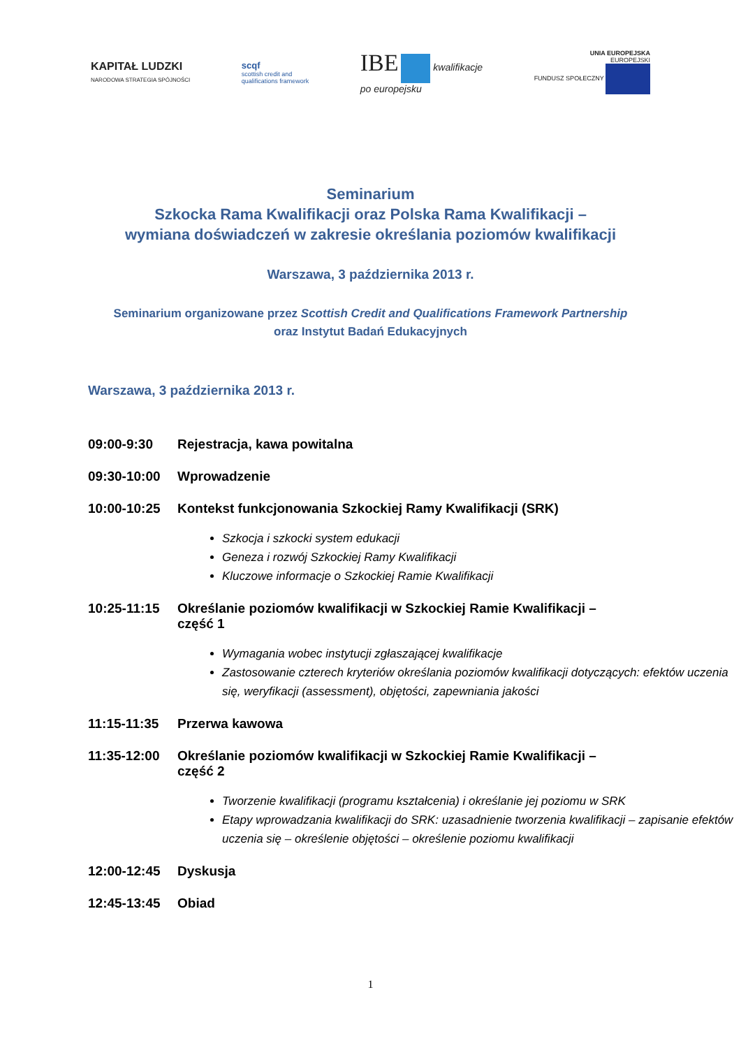KAPITAŁ LUDZKI
NARODOWA STRATEGIA SPÓJNOŚCI
scqf
scottish credit and
qualifications framework
IBE kwalifikacje
po europejsku
UNIA EUROPEJSKA
EUROPEJSKI
FUNDUSZ SPOŁECZNY
Seminarium
Szkocka Rama Kwalifikacji oraz Polska Rama Kwalifikacji –
wymiana doświadczeń w zakresie określania poziomów kwalifikacji
Warszawa, 3 października 2013 r.
Seminarium organizowane przez Scottish Credit and Qualifications Framework Partnership
oraz Instytut Badań Edukacyjnych
Warszawa, 3 października 2013 r.
09:00-9:30 Rejestracja, kawa powitalna
09:30-10:00 Wprowadzenie
10:00-10:25 Kontekst funkcjonowania Szkockiej Ramy Kwalifikacji (SRK)
Szkocja i szkocki system edukacji
Geneza i rozwój Szkockiej Ramy Kwalifikacji
Kluczowe informacje o Szkockiej Ramie Kwalifikacji
10:25-11:15 Określanie poziomów kwalifikacji w Szkockiej Ramie Kwalifikacji –
część 1
Wymagania wobec instytucji zgłaszającej kwalifikacje
Zastosowanie czterech kryteriów określania poziomów kwalifikacji dotyczących: efektów uczenia się, weryfikacji (assessment), objętości, zapewniania jakości
11:15-11:35 Przerwa kawowa
11:35-12:00 Określanie poziomów kwalifikacji w Szkockiej Ramie Kwalifikacji –
część 2
Tworzenie kwalifikacji (programu kształcenia) i określanie jej poziomu w SRK
Etapy wprowadzania kwalifikacji do SRK: uzasadnienie tworzenia kwalifikacji – zapisanie efektów uczenia się – określenie objętości – określenie poziomu kwalifikacji
12:00-12:45 Dyskusja
12:45-13:45 Obiad
1